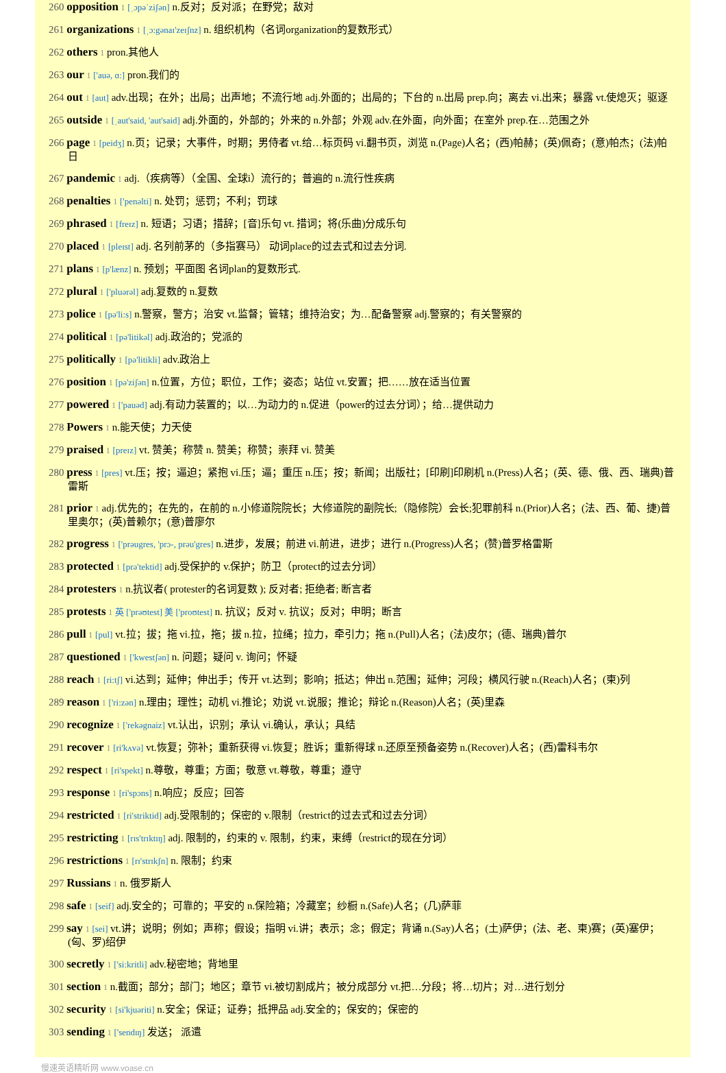260 opposition 1 [ˌɔpəˈziʃən] n.反对；反对派；在野党；敌对
261 organizations 1 [ˌɔ:gənaɪ'zeɪʃnz] n. 组织机构（名词organization的复数形式）
262 others 1 pron.其他人
263 our 1 ['auə, ɑ:] pron.我们的
264 out 1 [aut] adv.出现；在外；出局；出声地；不流行地 adj.外面的；出局的；下台的 n.出局 prep.向；离去 vi.出来；暴露 vt.使熄灭；驱逐
265 outside 1 [ˌaut'said, 'aut'said] adj.外面的，外部的；外来的 n.外部；外观 adv.在外面，向外面；在室外 prep.在…范围之外
266 page 1 [peidʒ] n.页；记录；大事件，时期；男侍者 vt.给…标页码 vi.翻书页，浏览 n.(Page)人名；(西)帕赫；(英)佩奇；(意)帕杰；(法)帕日
267 pandemic 1 adj.（疾病等）（全国、全球i）流行的；普遍的 n.流行性疾病
268 penalties 1 ['penəlti] n. 处罚；惩罚；不利；罚球
269 phrased 1 [freɪz] n. 短语；习语；措辞；[音]乐句 vt. 措词；将(乐曲)分成乐句
270 placed 1 [pleɪst] adj. 名列前茅的（多指赛马） 动词place的过去式和过去分词.
271 plans 1 [p'lænz] n. 预划；平面图 名词plan的复数形式.
272 plural 1 ['pluərəl] adj.复数的 n.复数
273 police 1 [pə'li:s] n.警察，警方；治安 vt.监督；管辖；维持治安；为…配备警察 adj.警察的；有关警察的
274 political 1 [pə'litikəl] adj.政治的；党派的
275 politically 1 [pə'litikli] adv.政治上
276 position 1 [pə'ziʃən] n.位置，方位；职位，工作；姿态；站位 vt.安置；把……放在适当位置
277 powered 1 ['pauəd] adj.有动力装置的；以…为动力的 n.促进（power的过去分词）；给…提供动力
278 Powers 1 n.能天使；力天使
279 praised 1 [preɪz] vt. 赞美；称赞 n. 赞美；称赞；崇拜 vi. 赞美
280 press 1 [pres] vt.压；按；逼迫；紧抱 vi.压；逼；重压 n.压；按；新闻；出版社；[印刷]印刷机 n.(Press)人名；(英、德、俄、西、瑞典)普雷斯
281 prior 1 adj.优先的；在先的，在前的 n.小修道院院长；大修道院的副院长;（隐修院）会长;犯罪前科 n.(Prior)人名；(法、西、葡、捷)普里奥尔；(英)普赖尔；(意)普廖尔
282 progress 1 ['prəugres, 'prɔ-, prəu'gres] n.进步，发展；前进 vi.前进，进步；进行 n.(Progress)人名；(赞)普罗格雷斯
283 protected 1 [prə'tektid] adj.受保护的 v.保护；防卫（protect的过去分词）
284 protesters 1 n.抗议者( protester的名词复数 ); 反对者; 拒绝者; 断言者
285 protests 1 英 ['prəʊtest] 美 ['proʊtest] n. 抗议；反对 v. 抗议；反对；申明；断言
286 pull 1 [pul] vt.拉；拔；拖 vi.拉，拖；拔 n.拉，拉绳；拉力，牵引力；拖 n.(Pull)人名；(法)皮尔；(德、瑞典)普尔
287 questioned 1 ['kwestʃən] n. 问题；疑问 v. 询问；怀疑
288 reach 1 [ri:tʃ] vi.达到；延伸；伸出手；传开 vt.达到；影响；抵达；伸出 n.范围；延伸；河段；横风行驶 n.(Reach)人名；(柬)列
289 reason 1 ['ri:zən] n.理由；理性；动机 vi.推论；劝说 vt.说服；推论；辩论 n.(Reason)人名；(英)里森
290 recognize 1 ['rekəgnaiz] vt.认出，识别；承认 vi.确认，承认；具结
291 recover 1 [ri'kʌvə] vt.恢复；弥补；重新获得 vi.恢复；胜诉；重新得球 n.还原至预备姿势 n.(Recover)人名；(西)雷科韦尔
292 respect 1 [ri'spekt] n.尊敬，尊重；方面；敬意 vt.尊敬，尊重；遵守
293 response 1 [ri'spɔns] n.响应；反应；回答
294 restricted 1 [ri'striktid] adj.受限制的；保密的 v.限制（restrict的过去式和过去分词）
295 restricting 1 [rɪs'trɪktɪŋ] adj. 限制的，约束的 v. 限制，约束，束缚（restrict的现在分词）
296 restrictions 1 [rɪ'strɪkʃn] n. 限制；约束
297 Russians 1 n. 俄罗斯人
298 safe 1 [seif] adj.安全的；可靠的；平安的 n.保险箱；冷藏室；纱橱 n.(Safe)人名；(几)萨菲
299 say 1 [sei] vt.讲；说明；例如；声称；假设；指明 vi.讲；表示；念；假定；背诵 n.(Say)人名；(土)萨伊；(法、老、柬)赛；(英)塞伊；(匈、罗)绍伊
300 secretly 1 ['si:kritli] adv.秘密地；背地里
301 section 1 n.截面；部分；部门；地区；章节 vi.被切割成片；被分成部分 vt.把…分段；将…切片；对…进行划分
302 security 1 [si'kjuəriti] n.安全；保证；证券；抵押品 adj.安全的；保安的；保密的
303 sending 1 ['sendɪŋ] 发送； 派遣
慢速英语精听网 www.voase.cn